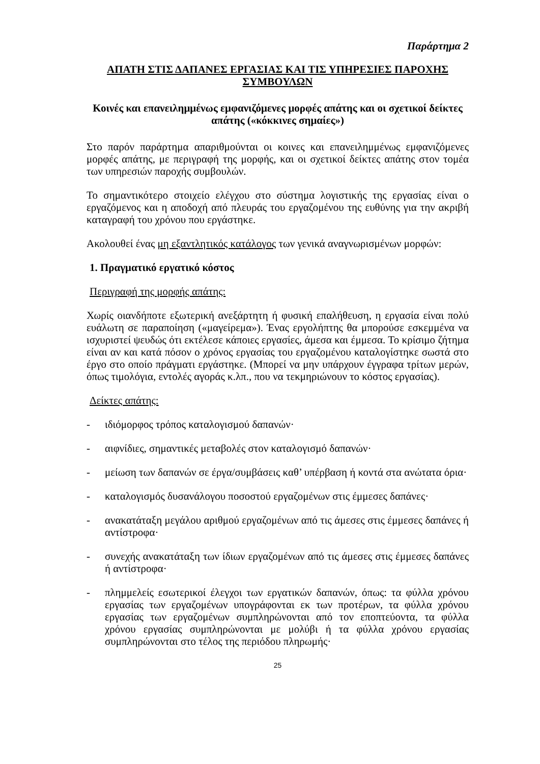Παράρτημα 2
ΑΠΑΤΗ ΣΤΙΣ ΔΑΠΑΝΕΣ ΕΡΓΑΣΙΑΣ ΚΑΙ ΤΙΣ ΥΠΗΡΕΣΙΕΣ ΠΑΡΟΧΗΣ ΣΥΜΒΟΥΛΩΝ
Κοινές και επανειλημμένως εμφανιζόμενες μορφές απάτης και οι σχετικοί δείκτες απάτης («κόκκινες σημαίες»)
Στο παρόν παράρτημα απαριθμούνται οι κοινες και επανειλημμένως εμφανιζόμενες μορφές απάτης, με περιγραφή της μορφής, και οι σχετικοί δείκτες απάτης στον τομέα των υπηρεσιών παροχής συμβουλών.
Το σημαντικότερο στοιχείο ελέγχου στο σύστημα λογιστικής της εργασίας είναι ο εργαζόμενος και η αποδοχή από πλευράς του εργαζομένου της ευθύνης για την ακριβή καταγραφή του χρόνου που εργάστηκε.
Ακολουθεί ένας μη εξαντλητικός κατάλογος των γενικά αναγνωρισμένων μορφών:
1. Πραγματικό εργατικό κόστος
Περιγραφή της μορφής απάτης:
Χωρίς οιανδήποτε εξωτερική ανεξάρτητη ή φυσική επαλήθευση, η εργασία είναι πολύ ευάλωτη σε παραποίηση («μαγείρεμα»). Ένας εργολήπτης θα μπορούσε εσκεμμένα να ισχυριστεί ψευδώς ότι εκτέλεσε κάποιες εργασίες, άμεσα και έμμεσα. Το κρίσιμο ζήτημα είναι αν και κατά πόσον ο χρόνος εργασίας του εργαζομένου καταλογίστηκε σωστά στο έργο στο οποίο πράγματι εργάστηκε. (Μπορεί να μην υπάρχουν έγγραφα τρίτων μερών, όπως τιμολόγια, εντολές αγοράς κ.λπ., που να τεκμηριώνουν το κόστος εργασίας).
Δείκτες απάτης:
- ιδιόμορφος τρόπος καταλογισμού δαπανών·
- αιφνίδιες, σημαντικές μεταβολές στον καταλογισμό δαπανών·
- μείωση των δαπανών σε έργα/συμβάσεις καθ’ υπέρβαση ή κοντά στα ανώτατα όρια·
- καταλογισμός δυσανάλογου ποσοστού εργαζομένων στις έμμεσες δαπάνες·
- ανακατάταξη μεγάλου αριθμού εργαζομένων από τις άμεσες στις έμμεσες δαπάνες ή αντίστροφα·
- συνεχής ανακατάταξη των ίδιων εργαζομένων από τις άμεσες στις έμμεσες δαπάνες ή αντίστροφα·
- πλημμελείς εσωτερικοί έλεγχοι των εργατικών δαπανών, όπως: τα φύλλα χρόνου εργασίας των εργαζομένων υπογράφονται εκ των προτέρων, τα φύλλα χρόνου εργασίας των εργαζομένων συμπληρώνονται από τον εποπτεύοντα, τα φύλλα χρόνου εργασίας συμπληρώνονται με μολύβι ή τα φύλλα χρόνου εργασίας συμπληρώνονται στο τέλος της περιόδου πληρωμής·
25